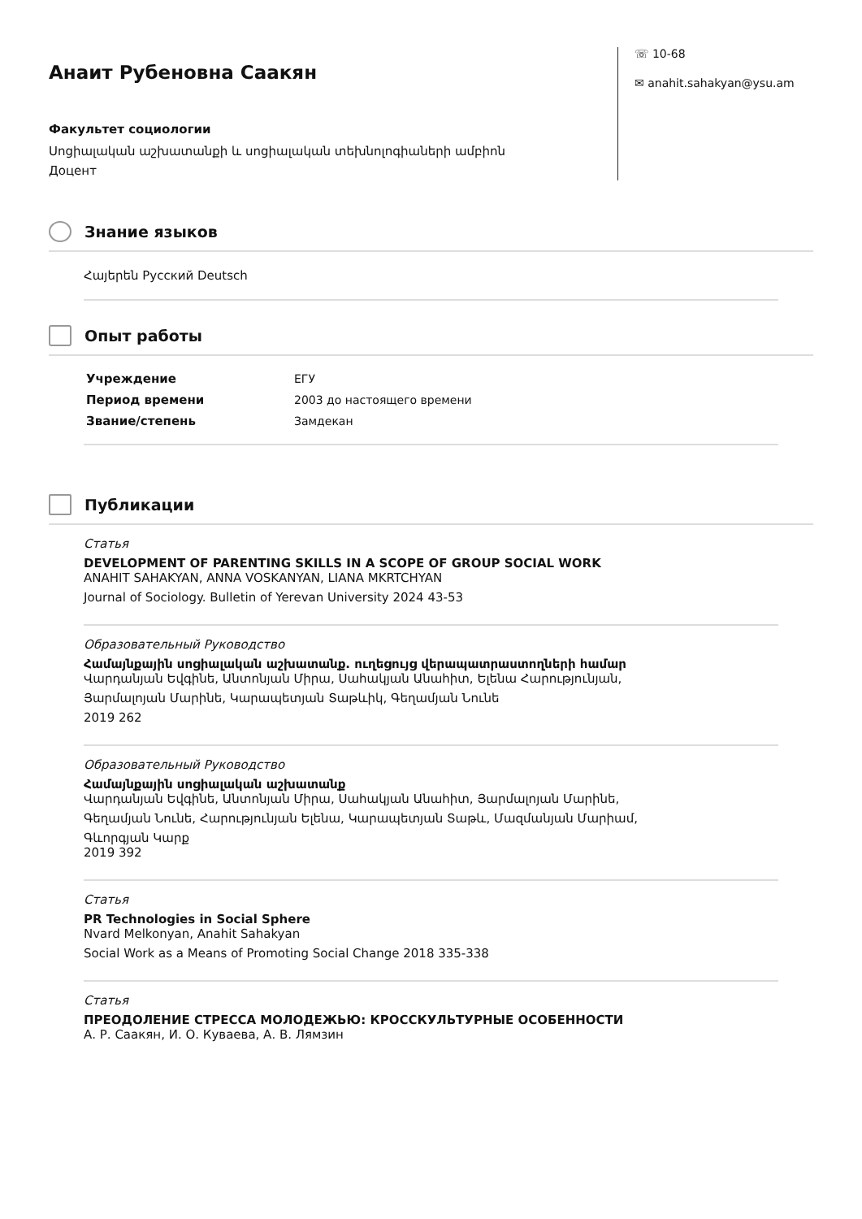Анаит Рубеновна Саакян
Факультет социологии
Սոցիալական աշխատանքի և սոցիալական տեխնոլոգիաների ամբիոն
Доцент
☏ 10-68
✉ anahit.sahakyan@ysu.am
Знание языков
Հայերեն Русский Deutsch
Опыт работы
| Учреждение | ЕГУ |
| Период времени | 2003 до настоящего времени |
| Звание/степень | Замдекан |
Публикации
Статья
DEVELOPMENT OF PARENTING SKILLS IN A SCOPE OF GROUP SOCIAL WORK
ANAHIT SAHAKYAN, ANNA VOSKANYAN, LIANA MKRTCHYAN
Journal of Sociology. Bulletin of Yerevan University 2024 43-53
Образовательный Руководство
Համայնքային սոցիալական աշխատանք. ուղեցույց վերապատրաստողների համար
Վարդանյան Եվգինե, Անտոնյան Միրա, Սահակյան Անահիտ, Ելենա Հարությունյան,
Յարմալոյան Մարինե, Կարապետյան Տաթևիկ, Գեղամյան Նունե
2019 262
Образовательный Руководство
Համայնքային սոցիալական աշխատանք
Վարդանյան Եվգինե, Անտոնյան Միրա, Սահակյան Անահիտ, Յարմալոյան Մարինե,
Գեղամյան Նունե, Հարությունյան Ելենա, Կարապետյան Տաթև, Մազմանյան Մարիամ,
Գևորգյան Կարք
2019 392
Статья
PR Technologies in Social Sphere
Nvard Melkonyan, Anahit Sahakyan
Social Work as a Means of Promoting Social Change 2018 335-338
Статья
ПРЕОДОЛЕНИЕ СТРЕССА МОЛОДЕЖЬЮ: КРОССКУЛЬТУРНЫЕ ОСОБЕННОСТИ
А. Р. Саакян, И. О. Куваева, А. В. Лямзин